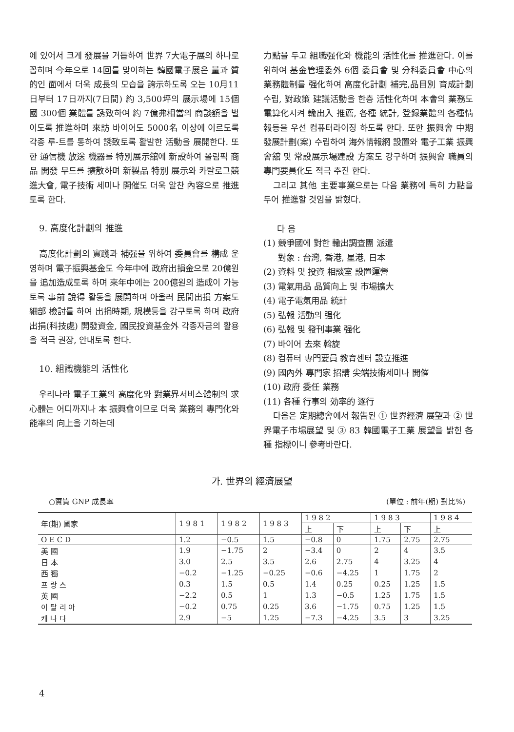에 있어서 크게 發展을 거듭하여 世界 7大電子展의 하나로 꼽히며 今年으로 14回를 맞이하는 韓國電子展은 量과 質的인 面에서 더욱 成長의 모습을 誇示하도록 오는 10月11日부터 17日까지(7日間) 約 3,500坪의 展示場에 15個國 300個 業體를 誘致하여 約 7億弗相當의 商談額을 벌이도록 推進하며 來訪 바이어도 5000名 이상에 이르도록 각종 루-트를 통하여 誘致토록 활발한 活動을 展開한다. 또한 通信機 放送 機器를 特別展示舘에 新設하여 올림픽 商品 開發 무드를 擴散하며 新製品 特別 展示와 카탈로그競進大會, 電子技術 세미나 開催도 더욱 알찬 內容으로 推進토록 한다.
9. 高度化計劃의 推進
高度化計劃의 實踐과 補强을 위하여 委員會를 構成 운영하며 電子振興基金도 今年中에 政府出損金으로 20億원을 追加造成토록 하며 來年中에는 200億원의 造成이 가능토록 事前 說得 활동을 展開하며 아울러 民間出損 方案도 細部 檢討를 하여 出捐時期, 規模등을 강구토록 하며 政府出捐(科技處) 開發資金, 國民投資基金外 각종자금의 활용을 적극 권장, 안내토록 한다.
10. 組識機能의 活性化
우리나라 電子工業의 高度化와 對業界서비스體制의 求心體는 어디까지나 本 振興會이므로 더욱 業務의 專門化와 能率의 向上을 기하는데
力點을 두고 組職强化와 機能의 活性化를 推進한다. 이를 위하여 基金管理委外 6個 委員會 및 分科委員會 中心의 業務體制를 强化하여 高度化計劃 補完,品目別 育成計劃 수립, 對政策 建議活動을 한층 活性化하며 本會의 業務도 電算化시켜 輸出入 推薦, 各種 統計, 登録業體의 各種情報등을 우선 컴퓨터라이징 하도록 한다. 또한 振興會 中期發展計劃(案) 수립하여 海外情報網 設置와 電子工業 振興會舘 및 常設展示場建設 方案도 강구하며 振興會 職員의 專門要員化도 적극 추진 한다.
그리고 其他 主要事業으로는 다음 業務에 특히 力點을 두어 推進할 것임을 밝혔다.
다 음
(1) 競爭國에 對한 輸出調査團 派遣
對象 : 台灣, 香港, 星港, 日本
(2) 資料 및 投資 相談室 設置運營
(3) 電氣用品 品質向上 및 市場擴大
(4) 電子電氣用品 統計
(5) 弘報 活動의 强化
(6) 弘報 및 發刊事業 强化
(7) 바이어 去來 斡旋
(8) 컴퓨터 專門要員 教育센터 設立推進
(9) 國內外 專門家 招請 尖端技術세미나 開催
(10) 政府 委任 業務
(11) 各種 行事의 効率的 逐行
다음은 定期總會에서 報告된 ① 世界經濟 展望과 ② 世界電子市場展望 및 ③ 83 韓國電子工業 展望을 밝힌 各種 指標이니 參考바란다.
가. 世界의 經濟展望
○實質 GNP 成長率 (單位 : 前年(期) 對比%)
| 年(期) 國家 | 1 9 8 1 | 1 9 8 2 | 1 9 8 3 | 1 9 8 2 | | 1 9 8 3 | | 1 9 8 4 |
| --- | --- | --- | --- | --- | --- | --- | --- | --- |
| | | | | 上 | 下 | 上 | 下 | 上 |
| O E C D | 1.2 | −0.5 | 1.5 | −0.8 | 0 | 1.75 | 2.75 | 2.75 |
| 美 國 | 1.9 | −1.75 | 2 | −3.4 | 0 | 2 | 4 | 3.5 |
| 日 本 | 3.0 | 2.5 | 3.5 | 2.6 | 2.75 | 4 | 3.25 | 4 |
| 西 獨 | −0.2 | −1.25 | −0.25 | −0.6 | −4.25 | 1 | 1.75 | 2 |
| 프 랑 스 | 0.3 | 1.5 | 0.5 | 1.4 | 0.25 | 0.25 | 1.25 | 1.5 |
| 英 國 | −2.2 | 0.5 | 1 | 1.3 | −0.5 | 1.25 | 1.75 | 1.5 |
| 이 탈 리 아 | −0.2 | 0.75 | 0.25 | 3.6 | −1.75 | 0.75 | 1.25 | 1.5 |
| 캐 나 다 | 2.9 | −5 | 1.25 | −7.3 | −4.25 | 3.5 | 3 | 3.25 |
4